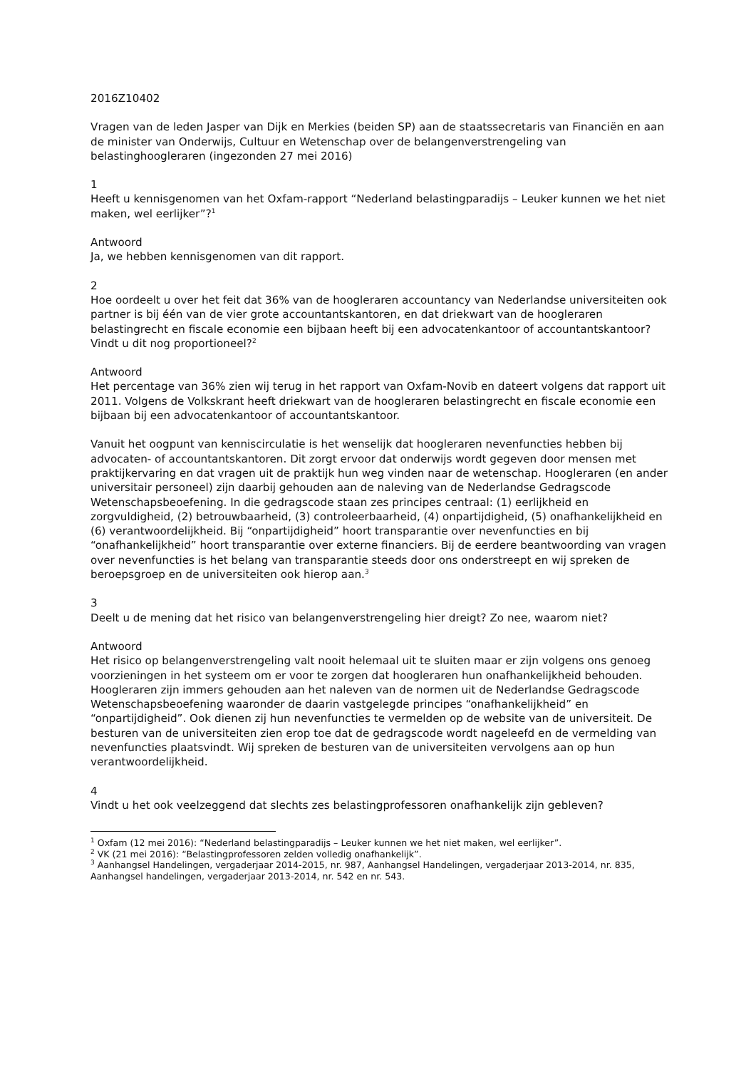2016Z10402
Vragen van de leden Jasper van Dijk en Merkies (beiden SP) aan de staatssecretaris van Financiën en aan de minister van Onderwijs, Cultuur en Wetenschap over de belangenverstrengeling van belastinghoogleraren (ingezonden 27 mei 2016)
1
Heeft u kennisgenomen van het Oxfam-rapport “Nederland belastingparadijs – Leuker kunnen we het niet maken, wel eerlijker”?<sup>1</sup>
Antwoord
Ja, we hebben kennisgenomen van dit rapport.
2
Hoe oordeelt u over het feit dat 36% van de hoogleraren accountancy van Nederlandse universiteiten ook partner is bij één van de vier grote accountantskantoren, en dat driekwart van de hoogleraren belastingrecht en fiscale economie een bijbaan heeft bij een advocatenkantoor of accountantskantoor? Vindt u dit nog proportioneel?<sup>2</sup>
Antwoord
Het percentage van 36% zien wij terug in het rapport van Oxfam-Novib en dateert volgens dat rapport uit 2011. Volgens de Volkskrant heeft driekwart van de hoogleraren belastingrecht en fiscale economie een bijbaan bij een advocatenkantoor of accountantskantoor.
Vanuit het oogpunt van kenniscirculatie is het wenselijk dat hoogleraren nevenfuncties hebben bij advocaten- of accountantskantoren. Dit zorgt ervoor dat onderwijs wordt gegeven door mensen met praktijkervaring en dat vragen uit de praktijk hun weg vinden naar de wetenschap. Hoogleraren (en ander universitair personeel) zijn daarbij gehouden aan de naleving van de Nederlandse Gedragscode Wetenschapsbeoefening. In die gedragscode staan zes principes centraal: (1) eerlijkheid en zorgvuldigheid, (2) betrouwbaarheid, (3) controleerbaarheid, (4) onpartijdigheid, (5) onafhankelijkheid en (6) verantwoordelijkheid. Bij “onpartijdigheid” hoort transparantie over nevenfuncties en bij “onafhankelijkheid” hoort transparantie over externe financiers. Bij de eerdere beantwoording van vragen over nevenfuncties is het belang van transparantie steeds door ons onderstreept en wij spreken de beroepsgroep en de universiteiten ook hierop aan.<sup>3</sup>
3
Deelt u de mening dat het risico van belangenverstrengeling hier dreigt? Zo nee, waarom niet?
Antwoord
Het risico op belangenverstrengeling valt nooit helemaal uit te sluiten maar er zijn volgens ons genoeg voorzieningen in het systeem om er voor te zorgen dat hoogleraren hun onafhankelijkheid behouden. Hoogleraren zijn immers gehouden aan het naleven van de normen uit de Nederlandse Gedragscode Wetenschapsbeoefening waaronder de daarin vastgelegde principes “onafhankelijkheid” en “onpartijdigheid”. Ook dienen zij hun nevenfuncties te vermelden op de website van de universiteit. De besturen van de universiteiten zien erop toe dat de gedragscode wordt nageleefd en de vermelding van nevenfuncties plaatsvindt. Wij spreken de besturen van de universiteiten vervolgens aan op hun verantwoordelijkheid.
4
Vindt u het ook veelzeggend dat slechts zes belastingprofessoren onafhankelijk zijn gebleven?
<sup>1</sup> Oxfam (12 mei 2016): “Nederland belastingparadijs – Leuker kunnen we het niet maken, wel eerlijker”.
<sup>2</sup> VK (21 mei 2016): “Belastingprofessoren zelden volledig onafhankelijk”.
<sup>3</sup> Aanhangsel Handelingen, vergaderjaar 2014-2015, nr. 987, Aanhangsel Handelingen, vergaderjaar 2013-2014, nr. 835, Aanhangsel handelingen, vergaderjaar 2013-2014, nr. 542 en nr. 543.